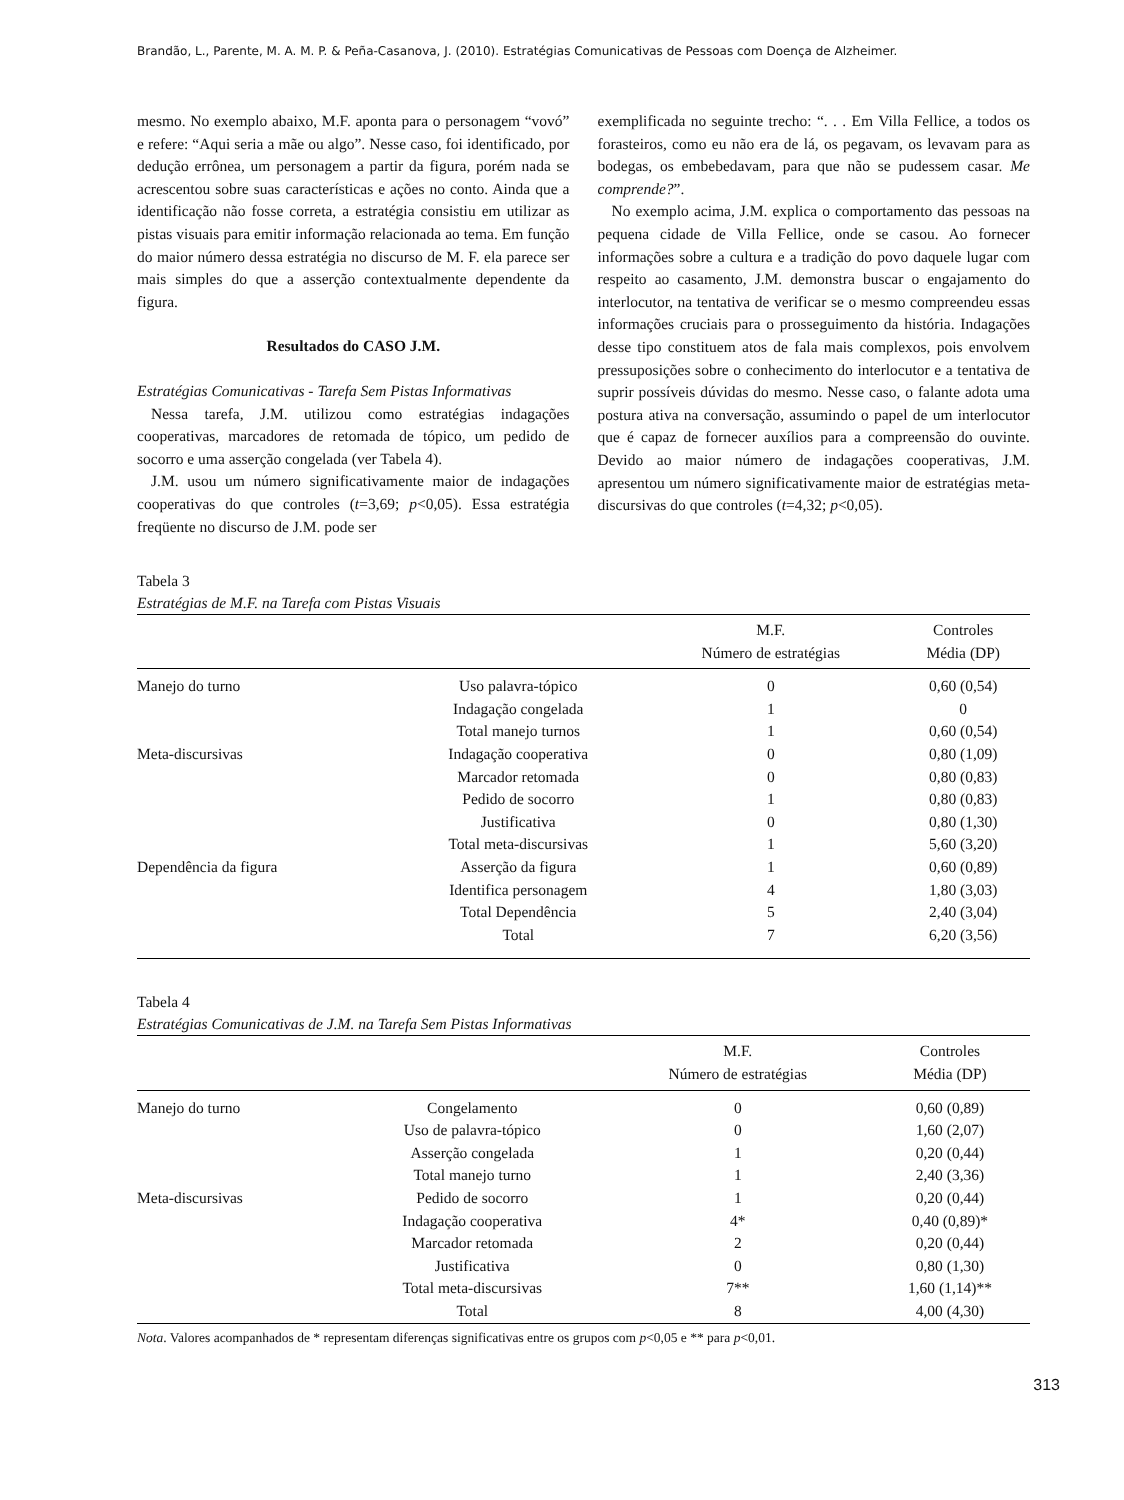Brandão, L., Parente, M. A. M. P. & Peña-Casanova, J. (2010). Estratégias Comunicativas de Pessoas com Doença de Alzheimer.
mesmo. No exemplo abaixo, M.F. aponta para o personagem “vovó” e refere: “Aqui seria a mãe ou algo”. Nesse caso, foi identificado, por dedução errônea, um personagem a partir da figura, porém nada se acrescentou sobre suas características e ações no conto. Ainda que a identificação não fosse correta, a estratégia consistiu em utilizar as pistas visuais para emitir informação relacionada ao tema. Em função do maior número dessa estratégia no discurso de M. F. ela parece ser mais simples do que a asserção contextualmente dependente da figura.
Resultados do CASO J.M.
Estratégias Comunicativas - Tarefa Sem Pistas Informativas
Nessa tarefa, J.M. utilizou como estratégias indagações cooperativas, marcadores de retomada de tópico, um pedido de socorro e uma asserção congelada (ver Tabela 4).
J.M. usou um número significativamente maior de indagações cooperativas do que controles (t=3,69; p<0,05). Essa estratégia freqüente no discurso de J.M. pode ser
exemplificada no seguinte trecho: “. . . Em Villa Fellice, a todos os forasteiros, como eu não era de lá, os pegavam, os levavam para as bodegas, os embebedavam, para que não se pudessem casar. Me comprende?”.
No exemplo acima, J.M. explica o comportamento das pessoas na pequena cidade de Villa Fellice, onde se casou. Ao fornecer informações sobre a cultura e a tradição do povo daquele lugar com respeito ao casamento, J.M. demonstra buscar o engajamento do interlocutor, na tentativa de verificar se o mesmo compreendeu essas informações cruciais para o prosseguimento da história. Indagações desse tipo constituem atos de fala mais complexos, pois envolvem pressuposições sobre o conhecimento do interlocutor e a tentativa de suprir possíveis dúvidas do mesmo. Nesse caso, o falante adota uma postura ativa na conversação, assumindo o papel de um interlocutor que é capaz de fornecer auxílios para a compreensão do ouvinte. Devido ao maior número de indagações cooperativas, J.M. apresentou um número significativamente maior de estratégias meta-discursivas do que controles (t=4,32; p<0,05).
Tabela 3
Estratégias de M.F. na Tarefa com Pistas Visuais
| | | M.F. Número de estratégias | Controles Média (DP) |
| --- | --- | --- | --- |
| Manejo do turno | Uso palavra-tópico | 0 | 0,60 (0,54) |
| | Indagação congelada | 1 | 0 |
| | Total manejo turnos | 1 | 0,60 (0,54) |
| Meta-discursivas | Indagação cooperativa | 0 | 0,80 (1,09) |
| | Marcador retomada | 0 | 0,80 (0,83) |
| | Pedido de socorro | 1 | 0,80 (0,83) |
| | Justificativa | 0 | 0,80 (1,30) |
| | Total meta-discursivas | 1 | 5,60 (3,20) |
| Dependência da figura | Asserção da figura | 1 | 0,60 (0,89) |
| | Identifica personagem | 4 | 1,80 (3,03) |
| | Total Dependência | 5 | 2,40 (3,04) |
| | Total | 7 | 6,20 (3,56) |
Tabela 4
Estratégias Comunicativas de J.M. na Tarefa Sem Pistas Informativas
| | | M.F. Número de estratégias | Controles Média (DP) |
| --- | --- | --- | --- |
| Manejo do turno | Congelamento | 0 | 0,60 (0,89) |
| | Uso de palavra-tópico | 0 | 1,60 (2,07) |
| | Asserção congelada | 1 | 0,20 (0,44) |
| | Total manejo turno | 1 | 2,40 (3,36) |
| Meta-discursivas | Pedido de socorro | 1 | 0,20 (0,44) |
| | Indagação cooperativa | 4* | 0,40 (0,89)* |
| | Marcador retomada | 2 | 0,20 (0,44) |
| | Justificativa | 0 | 0,80 (1,30) |
| | Total meta-discursivas | 7** | 1,60 (1,14)** |
| | Total | 8 | 4,00 (4,30) |
Nota. Valores acompanhados de * representam diferenças significativas entre os grupos com p<0,05 e ** para p<0,01.
313